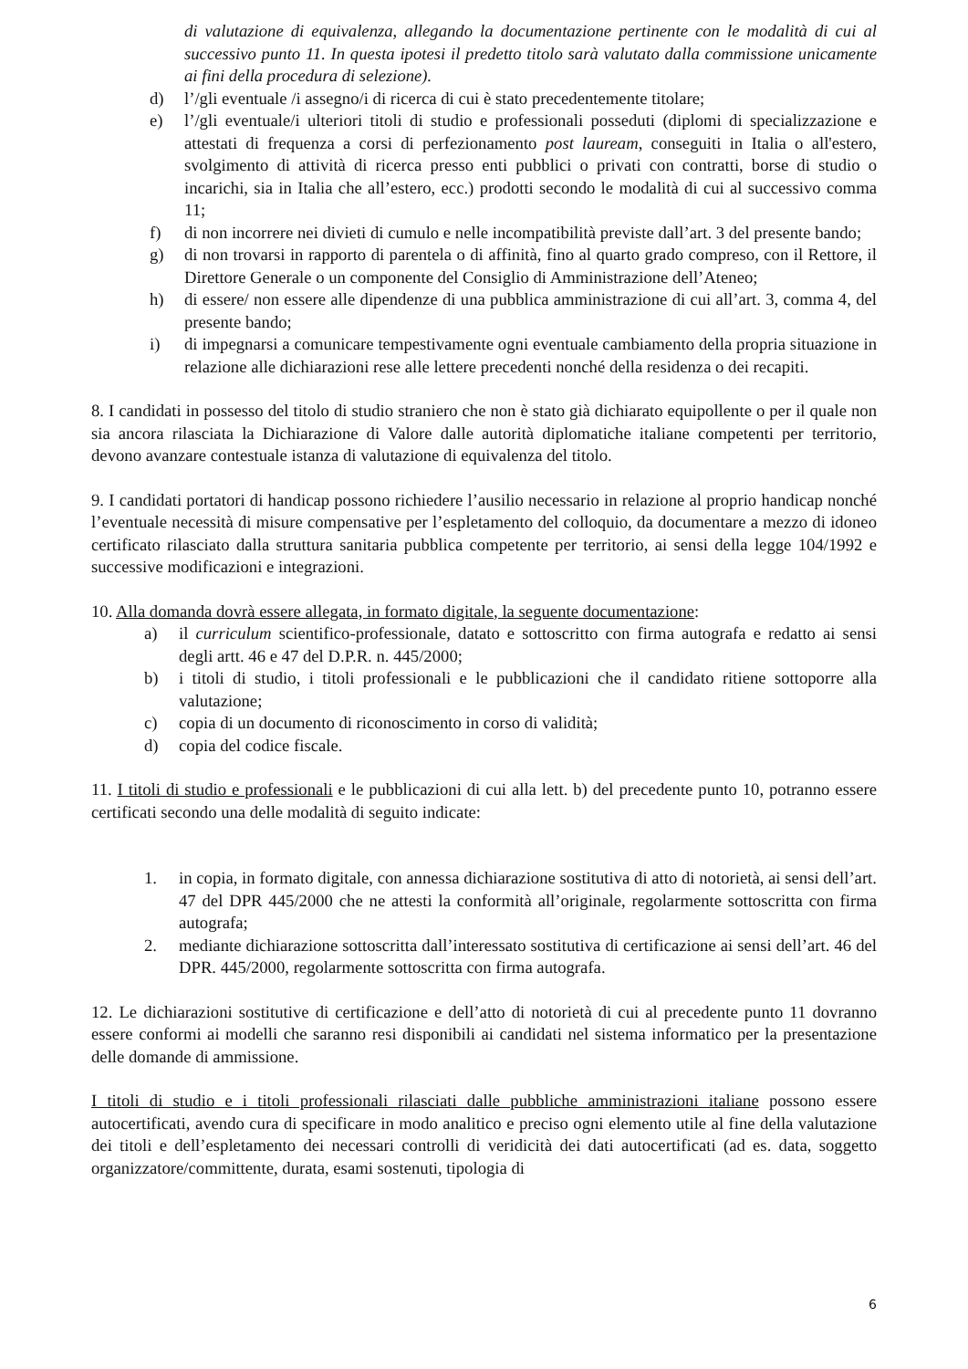di valutazione di equivalenza, allegando la documentazione pertinente con le modalità di cui al successivo punto 11. In questa ipotesi il predetto titolo sarà valutato dalla commissione unicamente ai fini della procedura di selezione).
d) l’/gli eventuale /i assegno/i di ricerca di cui è stato precedentemente titolare;
e) l’/gli eventuale/i ulteriori titoli di studio e professionali posseduti (diplomi di specializzazione e attestati di frequenza a corsi di perfezionamento post lauream, conseguiti in Italia o all'estero, svolgimento di attività di ricerca presso enti pubblici o privati con contratti, borse di studio o incarichi, sia in Italia che all’estero, ecc.) prodotti secondo le modalità di cui al successivo comma 11;
f) di non incorrere nei divieti di cumulo e nelle incompatibilità previste dall’art. 3 del presente bando;
g) di non trovarsi in rapporto di parentela o di affinità, fino al quarto grado compreso, con il Rettore, il Direttore Generale o un componente del Consiglio di Amministrazione dell’Ateneo;
h) di essere/ non essere alle dipendenze di una pubblica amministrazione di cui all’art. 3, comma 4, del presente bando;
i) di impegnarsi a comunicare tempestivamente ogni eventuale cambiamento della propria situazione in relazione alle dichiarazioni rese alle lettere precedenti nonché della residenza o dei recapiti.
8. I candidati in possesso del titolo di studio straniero che non è stato già dichiarato equipollente o per il quale non sia ancora rilasciata la Dichiarazione di Valore dalle autorità diplomatiche italiane competenti per territorio, devono avanzare contestuale istanza di valutazione di equivalenza del titolo.
9. I candidati portatori di handicap possono richiedere l’ausilio necessario in relazione al proprio handicap nonché l’eventuale necessità di misure compensative per l’espletamento del colloquio, da documentare a mezzo di idoneo certificato rilasciato dalla struttura sanitaria pubblica competente per territorio, ai sensi della legge 104/1992 e successive modificazioni e integrazioni.
10. Alla domanda dovrà essere allegata, in formato digitale, la seguente documentazione:
a) il curriculum scientifico-professionale, datato e sottoscritto con firma autografa e redatto ai sensi degli artt. 46 e 47 del D.P.R. n. 445/2000;
b) i titoli di studio, i titoli professionali e le pubblicazioni che il candidato ritiene sottoporre alla valutazione;
c) copia di un documento di riconoscimento in corso di validità;
d) copia del codice fiscale.
11. I titoli di studio e professionali e le pubblicazioni di cui alla lett. b) del precedente punto 10, potranno essere certificati secondo una delle modalità di seguito indicate:
1. in copia, in formato digitale, con annessa dichiarazione sostitutiva di atto di notorietà, ai sensi dell’art. 47 del DPR 445/2000 che ne attesti la conformità all’originale, regolarmente sottoscritta con firma autografa;
2. mediante dichiarazione sottoscritta dall’interessato sostitutiva di certificazione ai sensi dell’art. 46 del DPR. 445/2000, regolarmente sottoscritta con firma autografa.
12. Le dichiarazioni sostitutive di certificazione e dell’atto di notorietà di cui al precedente punto 11 dovranno essere conformi ai modelli che saranno resi disponibili ai candidati nel sistema informatico per la presentazione delle domande di ammissione.
I titoli di studio e i titoli professionali rilasciati dalle pubbliche amministrazioni italiane possono essere autocertificati, avendo cura di specificare in modo analitico e preciso ogni elemento utile al fine della valutazione dei titoli e dell’espletamento dei necessari controlli di veridicità dei dati autocertificati (ad es. data, soggetto organizzatore/committente, durata, esami sostenuti, tipologia di
6